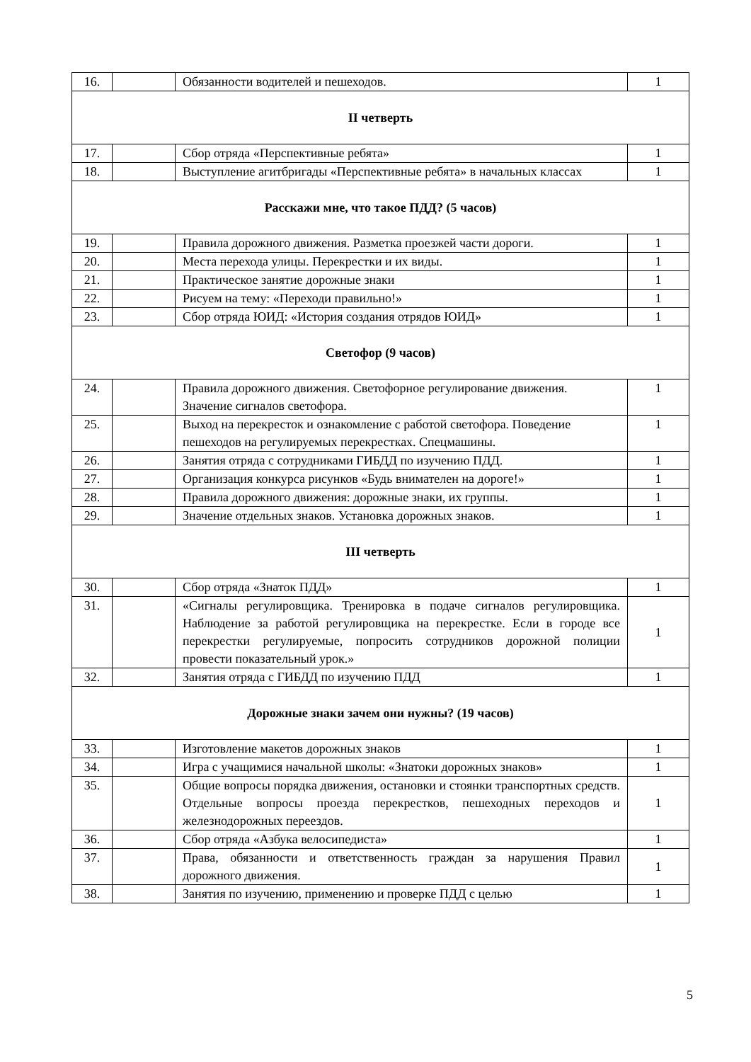| 16. | | Обязанности водителей и пешеходов. | 1 |
| II четверть | | | |
| 17. | | Сбор отряда «Перспективные ребята» | 1 |
| 18. | | Выступление агитбригады «Перспективные ребята» в начальных классах | 1 |
| Расскажи мне, что такое ПДД? (5 часов) | | | |
| 19. | | Правила дорожного движения. Разметка проезжей части дороги. | 1 |
| 20. | | Места перехода улицы. Перекрестки и их виды. | 1 |
| 21. | | Практическое занятие дорожные знаки | 1 |
| 22. | | Рисуем на тему: «Переходи правильно!» | 1 |
| 23. | | Сбор отряда ЮИД: «История создания отрядов ЮИД» | 1 |
| Светофор (9 часов) | | | |
| 24. | | Правила дорожного движения. Светофорное регулирование движения. Значение сигналов светофора. | 1 |
| 25. | | Выход на перекресток и ознакомление с работой светофора. Поведение пешеходов на регулируемых перекрестках. Спецмашины. | 1 |
| 26. | | Занятия отряда с сотрудниками ГИБДД по изучению ПДД. | 1 |
| 27. | | Организация конкурса рисунков «Будь внимателен на дороге!» | 1 |
| 28. | | Правила дорожного движения: дорожные знаки, их группы. | 1 |
| 29. | | Значение отдельных знаков. Установка дорожных знаков. | 1 |
| III четверть | | | |
| 30. | | Сбор отряда «Знаток ПДД» | 1 |
| 31. | | «Сигналы регулировщика. Тренировка в подаче сигналов регулировщика. Наблюдение за работой регулировщика на перекрестке. Если в городе все перекрестки регулируемые, попросить сотрудников дорожной полиции провести показательный урок.» | 1 |
| 32. | | Занятия отряда с ГИБДД по изучению ПДД | 1 |
| Дорожные знаки зачем они нужны? (19 часов) | | | |
| 33. | | Изготовление макетов дорожных знаков | 1 |
| 34. | | Игра с учащимися начальной школы: «Знатоки дорожных знаков» | 1 |
| 35. | | Общие вопросы порядка движения, остановки и стоянки транспортных средств. Отдельные вопросы проезда перекрестков, пешеходных переходов и железнодорожных переездов. | 1 |
| 36. | | Сбор отряда «Азбука велосипедиста» | 1 |
| 37. | | Права, обязанности и ответственность граждан за нарушения Правил дорожного движения. | 1 |
| 38. | | Занятия по изучению, применению и проверке ПДД с целью | 1 |
5